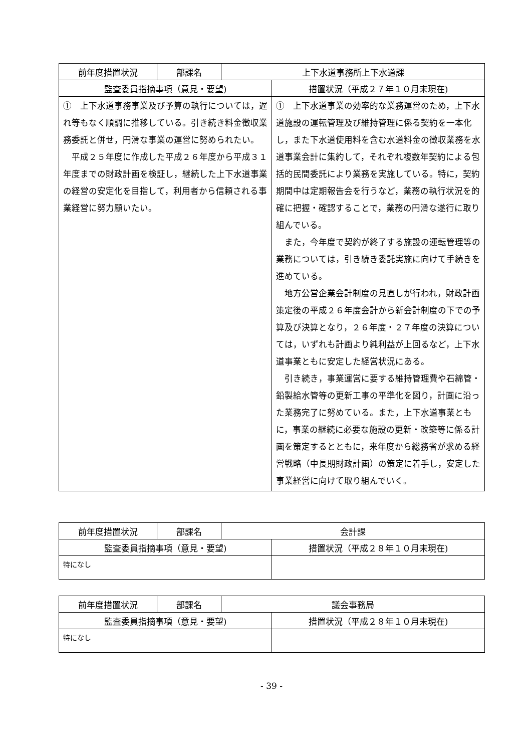| 前年度措置状況 | 部課名 | 上下水道事務所上下水道課 | |
| 監査委員指摘事項（意見・要望) | | | 措置状況（平成２７年１０月末現在) |
| ① 上下水道事務事業及び予算の執行については，遅れ等もなく順調に推移している。引き続き料金徴収業務委託と併せ，円滑な事業の運営に努められたい。 平成２５年度に作成した平成２６年度から平成３１年度までの財政計画を検証し，継続した上下水道事業の経営の安定化を目指して，利用者から信頼される事業経営に努力願いたい。 | | | ① 上下水道事業の効率的な業務運営のため，上下水道施設の運転管理及び維持管理に係る契約を一本化し，また下水道使用料を含む水道料金の徴収業務を水道事業会計に集約して，それぞれ複数年契約による包括的民間委託により業務を実施している。特に，契約期間中は定期報告会を行うなど，業務の執行状況を的確に把握・確認することで，業務の円滑な遂行に取り組んでいる。 また，今年度で契約が終了する施設の運転管理等の業務については，引き続き委託実施に向けて手続きを進めている。 地方公営企業会計制度の見直しが行われ，財政計画策定後の平成２６年度会計から新会計制度の下での予算及び決算となり，２６年度・２７年度の決算については，いずれも計画より純利益が上回るなど，上下水道事業ともに安定した経営状況にある。 引き続き，事業運営に要する維持管理費や石綿管・鉛製給水管等の更新工事の平準化を図り，計画に沿った業務完了に努めている。また，上下水道事業ともに，事業の継続に必要な施設の更新・改築等に係る計画を策定するとともに，来年度から総務省が求める経営戦略（中長期財政計画）の策定に着手し，安定した事業経営に向けて取り組んでいく。 |
| 前年度措置状況 | 部課名 | 会計課 | |
| 監査委員指摘事項（意見・要望) | | | 措置状況（平成２８年１０月末現在) |
| 特になし | | | |
| 前年度措置状況 | 部課名 | 議会事務局 | |
| 監査委員指摘事項（意見・要望) | | | 措置状況（平成２８年１０月末現在) |
| 特になし | | | |
- 39 -